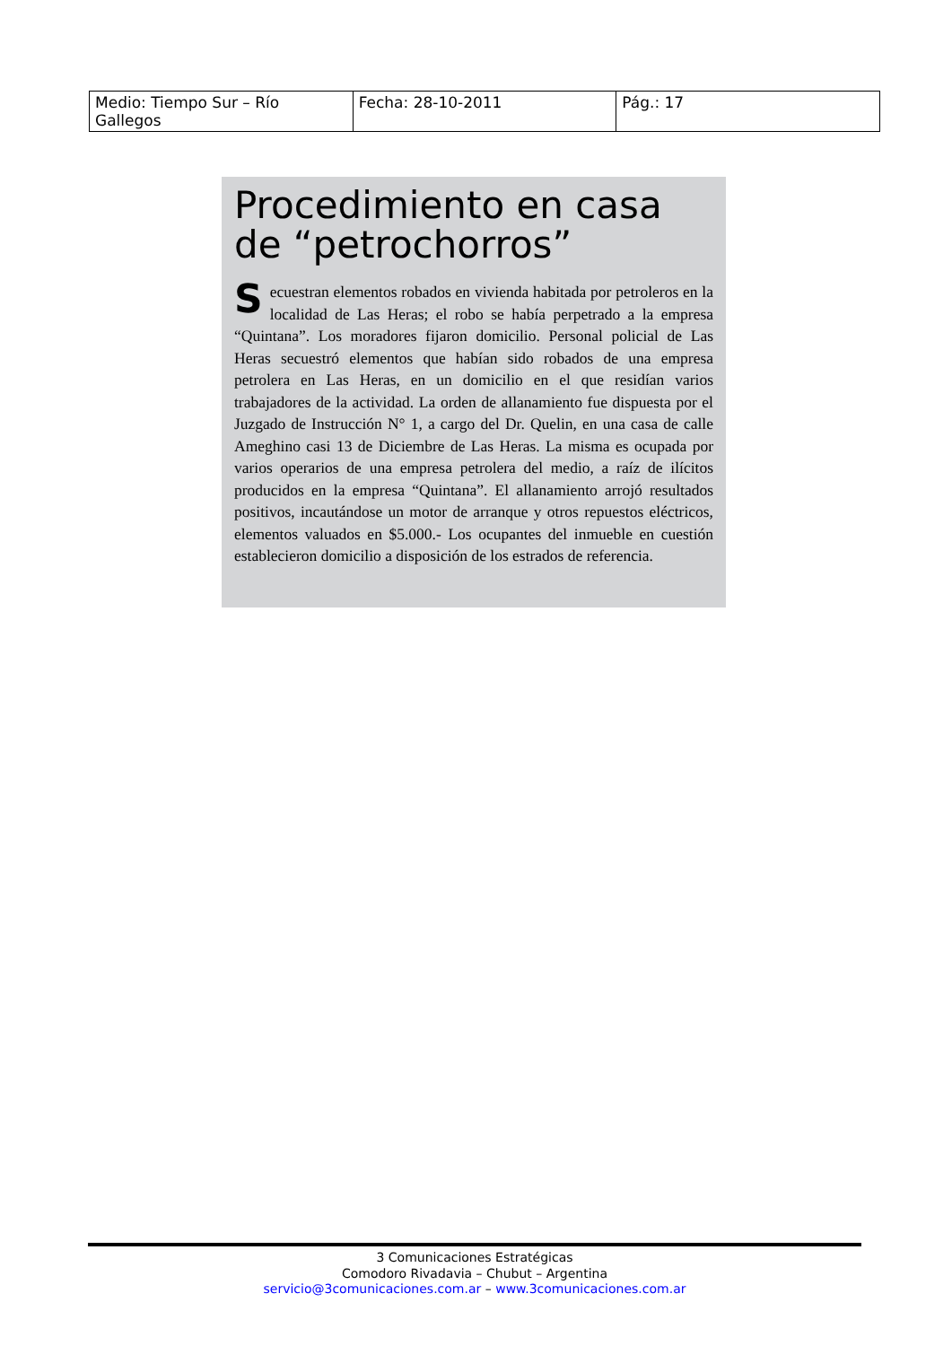| Medio: Tiempo Sur – Río Gallegos | Fecha: 28-10-2011 | Pág.: 17 |
Procedimiento en casa de “petrochorros”
Secuestran elementos robados en vivienda habitada por petroleros en la localidad de Las Heras; el robo se había perpetrado a la empresa “Quintana”. Los moradores fijaron domicilio. Personal policial de Las Heras secuestró elementos que habían sido robados de una empresa petrolera en Las Heras, en un domicilio en el que residían varios trabajadores de la actividad. La orden de allanamiento fue dispuesta por el Juzgado de Instrucción N° 1, a cargo del Dr. Quelin, en una casa de calle Ameghino casi 13 de Diciembre de Las Heras. La misma es ocupada por varios operarios de una empresa petrolera del medio, a raíz de ilícitos producidos en la empresa “Quintana”. El allanamiento arrojó resultados positivos, incautándose un motor de arranque y otros repuestos eléctricos, elementos valuados en $5.000.- Los ocupantes del inmueble en cuestión establecieron domicilio a disposición de los estrados de referencia.
3 Comunicaciones Estratégicas
Comodoro Rivadavia – Chubut – Argentina
servicio@3comunicaciones.com.ar – www.3comunicaciones.com.ar